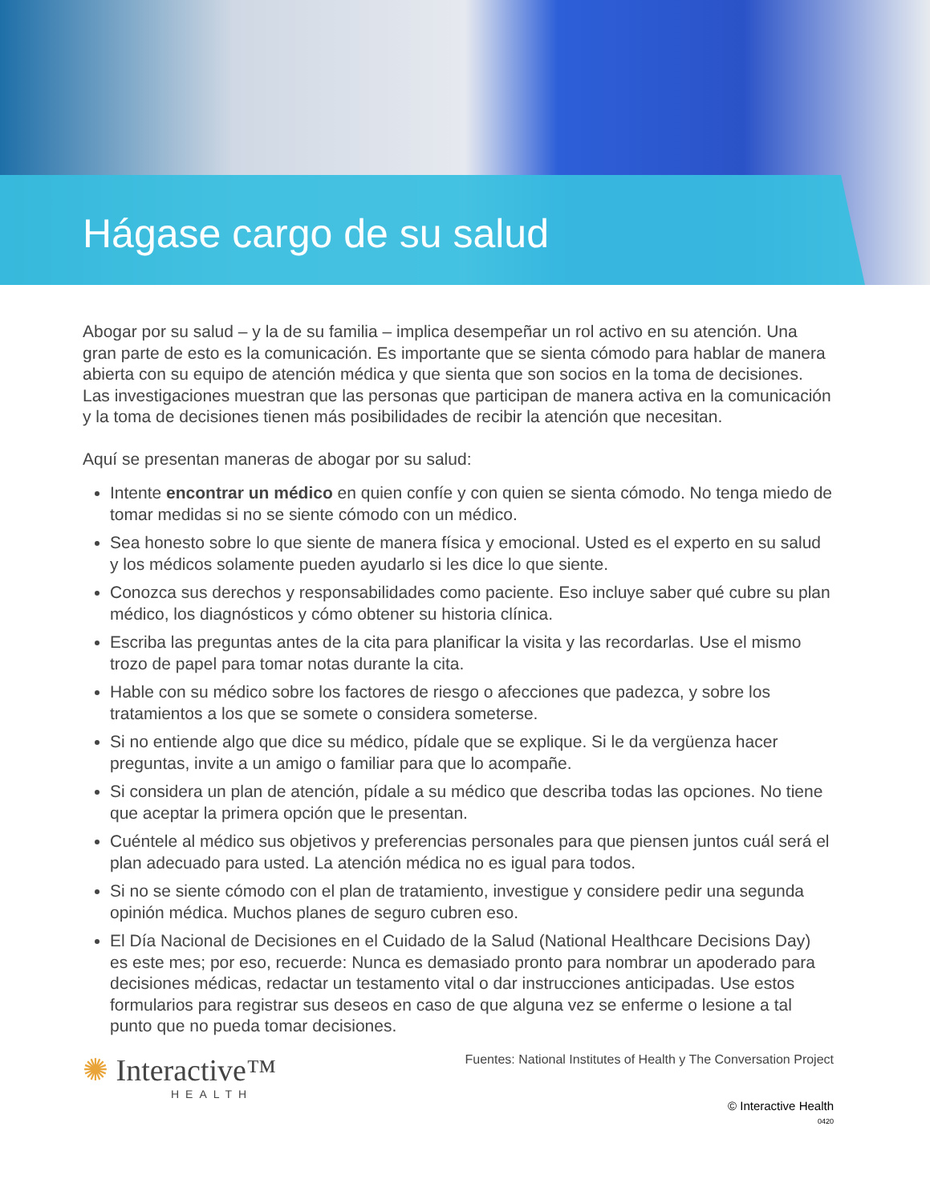Hágase cargo de su salud
Abogar por su salud – y la de su familia – implica desempeñar un rol activo en su atención. Una gran parte de esto es la comunicación. Es importante que se sienta cómodo para hablar de manera abierta con su equipo de atención médica y que sienta que son socios en la toma de decisiones. Las investigaciones muestran que las personas que participan de manera activa en la comunicación y la toma de decisiones tienen más posibilidades de recibir la atención que necesitan.
Aquí se presentan maneras de abogar por su salud:
Intente encontrar un médico en quien confíe y con quien se sienta cómodo. No tenga miedo de tomar medidas si no se siente cómodo con un médico.
Sea honesto sobre lo que siente de manera física y emocional. Usted es el experto en su salud y los médicos solamente pueden ayudarlo si les dice lo que siente.
Conozca sus derechos y responsabilidades como paciente. Eso incluye saber qué cubre su plan médico, los diagnósticos y cómo obtener su historia clínica.
Escriba las preguntas antes de la cita para planificar la visita y las recordarlas. Use el mismo trozo de papel para tomar notas durante la cita.
Hable con su médico sobre los factores de riesgo o afecciones que padezca, y sobre los tratamientos a los que se somete o considera someterse.
Si no entiende algo que dice su médico, pídale que se explique. Si le da vergüenza hacer preguntas, invite a un amigo o familiar para que lo acompañe.
Si considera un plan de atención, pídale a su médico que describa todas las opciones. No tiene que aceptar la primera opción que le presentan.
Cuéntele al médico sus objetivos y preferencias personales para que piensen juntos cuál será el plan adecuado para usted. La atención médica no es igual para todos.
Si no se siente cómodo con el plan de tratamiento, investigue y considere pedir una segunda opinión médica. Muchos planes de seguro cubren eso.
El Día Nacional de Decisiones en el Cuidado de la Salud (National Healthcare Decisions Day) es este mes; por eso, recuerde: Nunca es demasiado pronto para nombrar un apoderado para decisiones médicas, redactar un testamento vital o dar instrucciones anticipadas. Use estos formularios para registrar sus deseos en caso de que alguna vez se enferme o lesione a tal punto que no pueda tomar decisiones.
✺ Interactive™
HEALTH
Fuentes: National Institutes of Health y The Conversation Project
© Interactive Health
0420